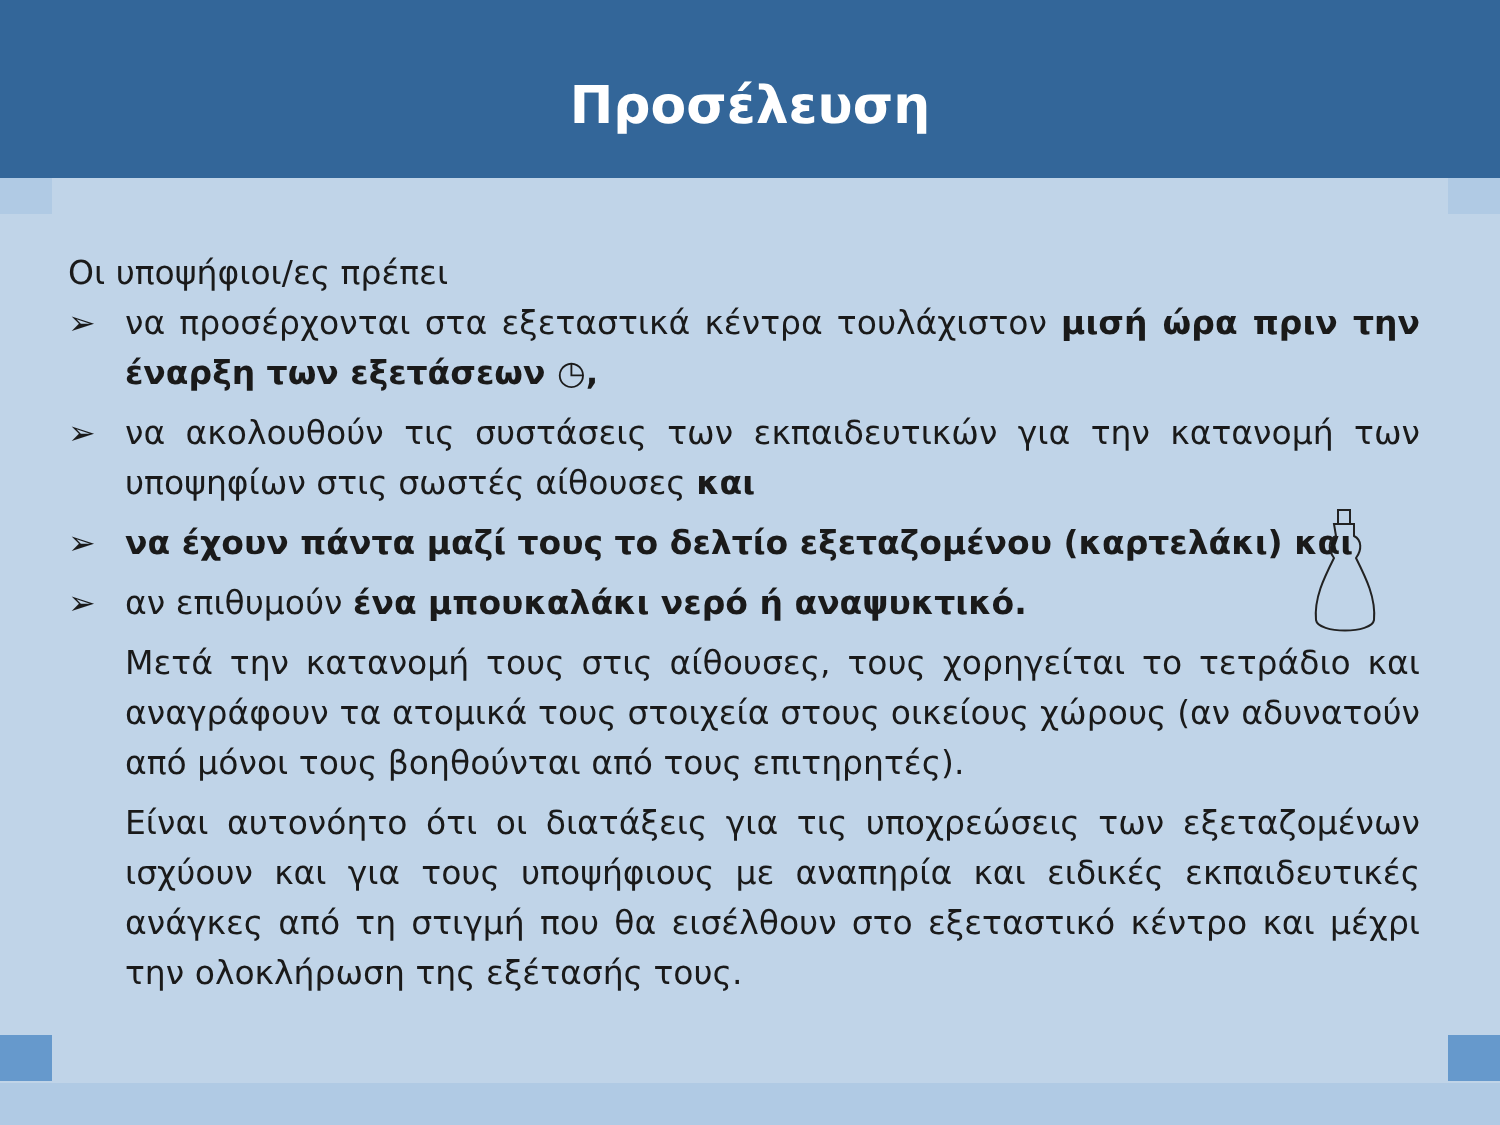Προσέλευση
Οι υποψήφιοι/ες πρέπει
➢ να προσέρχονται στα εξεταστικά κέντρα τουλάχιστον μισή ώρα πριν την έναρξη των εξετάσεων ◷,
➢ να ακολουθούν τις συστάσεις των εκπαιδευτικών για την κατανομή των υποψηφίων στις σωστές αίθουσες και
➢ να έχουν πάντα μαζί τους το δελτίο εξεταζομένου (καρτελάκι) και
➢ αν επιθυμούν ένα μπουκαλάκι νερό ή αναψυκτικό.
Μετά την κατανομή τους στις αίθουσες, τους χορηγείται το τετράδιο και αναγράφουν τα ατομικά τους στοιχεία στους οικείους χώρους (αν αδυνατούν από μόνοι τους βοηθούνται από τους επιτηρητές).
Είναι αυτονόητο ότι οι διατάξεις για τις υποχρεώσεις των εξεταζομένων ισχύουν και για τους υποψήφιους με αναπηρία και ειδικές εκπαιδευτικές ανάγκες από τη στιγμή που θα εισέλθουν στο εξεταστικό κέντρο και μέχρι την ολοκλήρωση της εξέτασής τους.